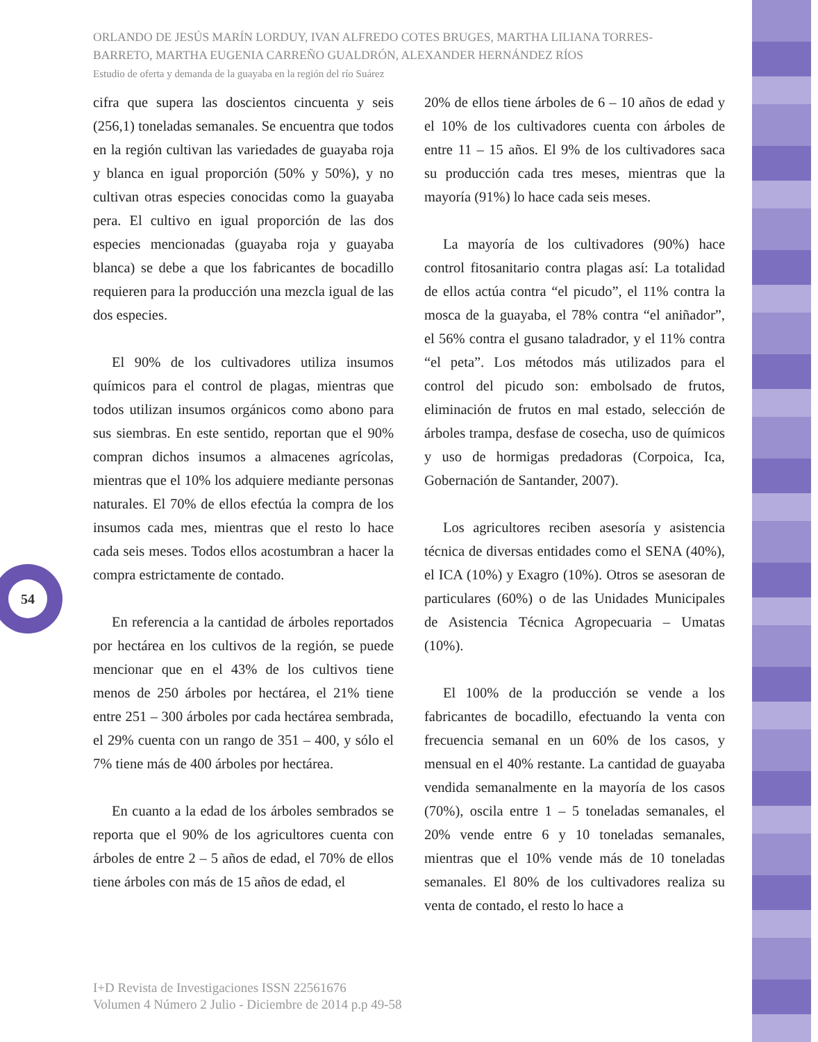ORLANDO DE JESÚS MARÍN LORDUY, IVAN ALFREDO COTES BRUGES, MARTHA LILIANA TORRES-BARRETO, MARTHA EUGENIA CARREÑO GUALDRÓN, ALEXANDER HERNÁNDEZ RÍOS
Estudio de oferta y demanda de la guayaba en la región del río Suárez
cifra que supera las doscientos cincuenta y seis (256,1) toneladas semanales. Se encuentra que todos en la región cultivan las variedades de guayaba roja y blanca en igual proporción (50% y 50%), y no cultivan otras especies conocidas como la guayaba pera. El cultivo en igual proporción de las dos especies mencionadas (guayaba roja y guayaba blanca) se debe a que los fabricantes de bocadillo requieren para la producción una mezcla igual de las dos especies.
El 90% de los cultivadores utiliza insumos químicos para el control de plagas, mientras que todos utilizan insumos orgánicos como abono para sus siembras. En este sentido, reportan que el 90% compran dichos insumos a almacenes agrícolas, mientras que el 10% los adquiere mediante personas naturales. El 70% de ellos efectúa la compra de los insumos cada mes, mientras que el resto lo hace cada seis meses. Todos ellos acostumbran a hacer la compra estrictamente de contado.
En referencia a la cantidad de árboles reportados por hectárea en los cultivos de la región, se puede mencionar que en el 43% de los cultivos tiene menos de 250 árboles por hectárea, el 21% tiene entre 251 – 300 árboles por cada hectárea sembrada, el 29% cuenta con un rango de 351 – 400, y sólo el 7% tiene más de 400 árboles por hectárea.
En cuanto a la edad de los árboles sembrados se reporta que el 90% de los agricultores cuenta con árboles de entre 2 – 5 años de edad, el 70% de ellos tiene árboles con más de 15 años de edad, el
20% de ellos tiene árboles de 6 – 10 años de edad y el 10% de los cultivadores cuenta con árboles de entre 11 – 15 años. El 9% de los cultivadores saca su producción cada tres meses, mientras que la mayoría (91%) lo hace cada seis meses.
La mayoría de los cultivadores (90%) hace control fitosanitario contra plagas así: La totalidad de ellos actúa contra “el picudo”, el 11% contra la mosca de la guayaba, el 78% contra “el aniñador”, el 56% contra el gusano taladrador, y el 11% contra “el peta”. Los métodos más utilizados para el control del picudo son: embolsado de frutos, eliminación de frutos en mal estado, selección de árboles trampa, desfase de cosecha, uso de químicos y uso de hormigas predadoras (Corpoica, Ica, Gobernación de Santander, 2007).
Los agricultores reciben asesoría y asistencia técnica de diversas entidades como el SENA (40%), el ICA (10%) y Exagro (10%). Otros se asesoran de particulares (60%) o de las Unidades Municipales de Asistencia Técnica Agropecuaria – Umatas (10%).
El 100% de la producción se vende a los fabricantes de bocadillo, efectuando la venta con frecuencia semanal en un 60% de los casos, y mensual en el 40% restante. La cantidad de guayaba vendida semanalmente en la mayoría de los casos (70%), oscila entre 1 – 5 toneladas semanales, el 20% vende entre 6 y 10 toneladas semanales, mientras que el 10% vende más de 10 toneladas semanales. El 80% de los cultivadores realiza su venta de contado, el resto lo hace a
54
I+D Revista de Investigaciones ISSN 22561676
Volumen 4 Número 2 Julio - Diciembre de 2014 p.p 49-58